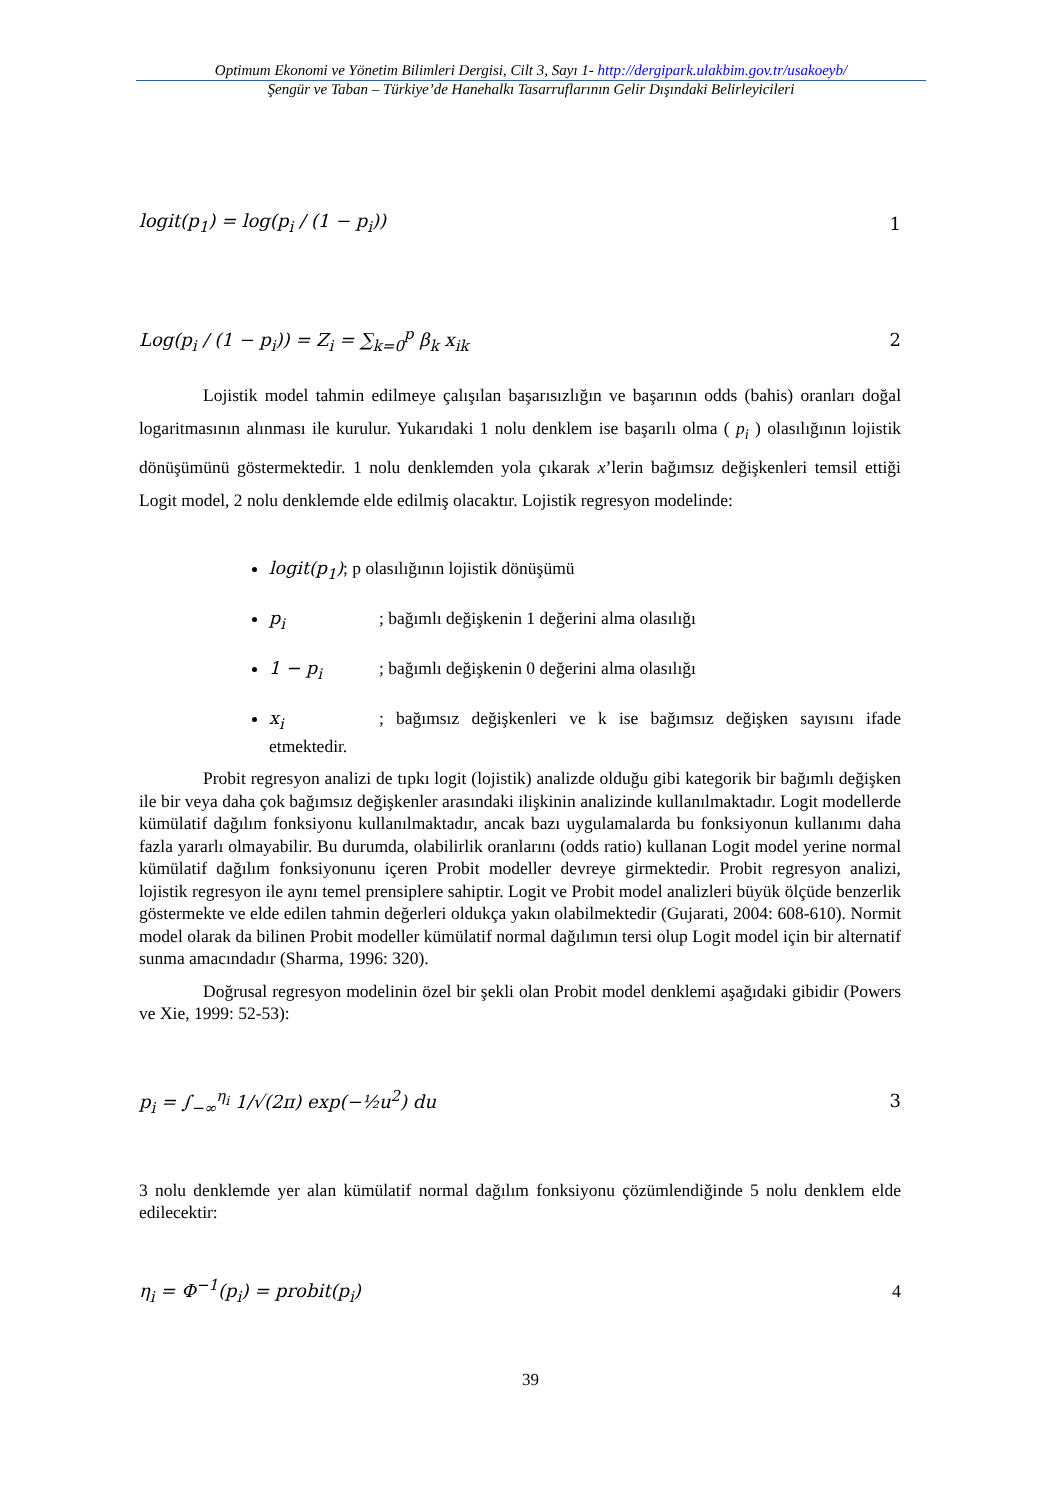Optimum Ekonomi ve Yönetim Bilimleri Dergisi, Cilt 3, Sayı 1- http://dergipark.ulakbim.gov.tr/usakoeyb/
Şengür ve Taban – Türkiye’de Hanehalkı Tasarruflarının Gelir Dışındaki Belirleyicileri
logit(p<sub>1</sub>) = log(p<sub>i</sub> / (1 − p<sub>i</sub>)) 1
Log(p<sub>i</sub> / (1 − p<sub>i</sub>)) = Z<sub>i</sub> = ∑<sub>k=0</sub><sup>p</sup> β<sub>k</sub> x<sub>ik</sub> 2
Lojistik model tahmin edilmeye çalışılan başarısızlığın ve başarının odds (bahis) oranları doğal logaritmasının alınması ile kurulur. Yukarıdaki 1 nolu denklem ise başarılı olma ( p<sub>i</sub> ) olasılığının lojistik dönüşümünü göstermektedir. 1 nolu denklemden yola çıkarak x’lerin bağımsız değişkenleri temsil ettiği Logit model, 2 nolu denklemde elde edilmiş olacaktır. Lojistik regresyon modelinde:
logit(p<sub>1</sub>); p olasılığının lojistik dönüşümü
p<sub>i</sub>; bağımlı değişkenin 1 değerini alma olasılığı
1 − p<sub>i</sub>; bağımlı değişkenin 0 değerini alma olasılığı
x<sub>i</sub>; bağımsız değişkenleri ve k ise bağımsız değişken sayısını ifade etmektedir.
Probit regresyon analizi de tıpkı logit (lojistik) analizde olduğu gibi kategorik bir bağımlı değişken ile bir veya daha çok bağımsız değişkenler arasındaki ilişkinin analizinde kullanılmaktadır. Logit modellerde kümülatif dağılım fonksiyonu kullanılmaktadır, ancak bazı uygulamalarda bu fonksiyonun kullanımı daha fazla yararlı olmayabilir. Bu durumda, olabilirlik oranlarını (odds ratio) kullanan Logit model yerine normal kümülatif dağılım fonksiyonunu içeren Probit modeller devreye girmektedir. Probit regresyon analizi, lojistik regresyon ile aynı temel prensiplere sahiptir. Logit ve Probit model analizleri büyük ölçüde benzerlik göstermekte ve elde edilen tahmin değerleri oldukça yakın olabilmektedir (Gujarati, 2004: 608-610). Normit model olarak da bilinen Probit modeller kümülatif normal dağılımın tersi olup Logit model için bir alternatif sunma amacındadır (Sharma, 1996: 320).
Doğrusal regresyon modelinin özel bir şekli olan Probit model denklemi aşağıdaki gibidir (Powers ve Xie, 1999: 52-53):
p<sub>i</sub> = ∫<sub>−∞</sub><sup>η<sub>i</sub></sup> 1/√(2π) exp(−½u<sup>2</sup>) du 3
3 nolu denklemde yer alan kümülatif normal dağılım fonksiyonu çözümlendiğinde 5 nolu denklem elde edilecektir:
η<sub>i</sub> = Φ<sup>−1</sup>(p<sub>i</sub>) = probit(p<sub>i</sub>) 4
39